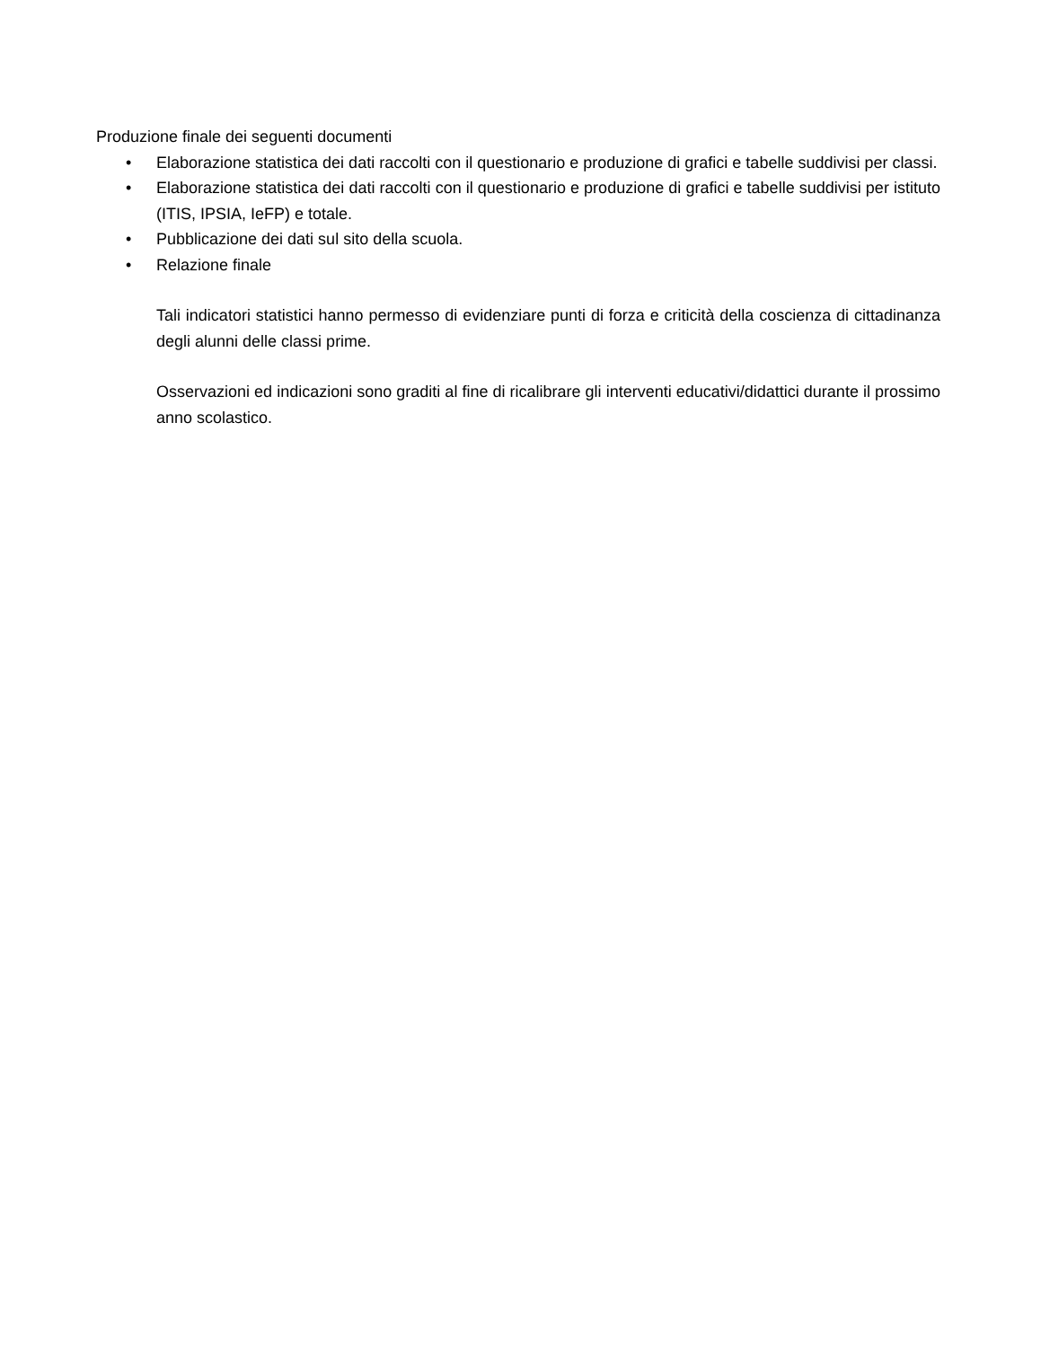Produzione finale dei seguenti documenti
• Elaborazione statistica dei dati raccolti con il questionario e produzione di grafici e tabelle suddivisi per classi.
• Elaborazione statistica dei dati raccolti con il questionario e produzione di grafici e tabelle suddivisi per istituto (ITIS, IPSIA, IeFP) e totale.
• Pubblicazione dei dati sul sito della scuola.
• Relazione finale
Tali indicatori statistici hanno permesso di evidenziare punti di forza e criticità della coscienza di cittadinanza degli alunni delle classi prime.
Osservazioni ed indicazioni sono graditi al fine di ricalibrare gli interventi educativi/didattici durante il prossimo anno scolastico.